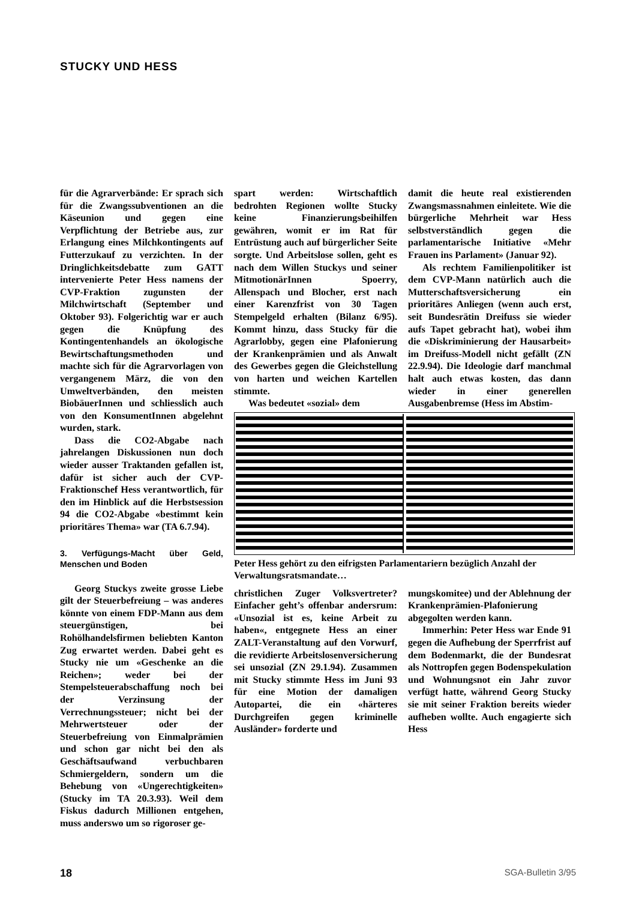STUCKY UND HESS
für die Agrarverbände: Er sprach sich für die Zwangssubventionen an die Käseunion und gegen eine Verpflichtung der Betriebe aus, zur Erlangung eines Milchkontingents auf Futterzukauf zu verzichten. In der Dringlichkeitsdebatte zum GATT intervenierte Peter Hess namens der CVP-Fraktion zugunsten der Milchwirtschaft (September und Oktober 93). Folgerichtig war er auch gegen die Knüpfung des Kontingentenhandels an ökologische Bewirtschaftungsmethoden und machte sich für die Agrarvorlagen von vergangenem März, die von den Umweltverbänden, den meisten BiobäuerInnen und schliesslich auch von den KonsumentInnen abgelehnt wurden, stark.
Dass die CO2-Abgabe nach jahrelangen Diskussionen nun doch wieder ausser Traktanden gefallen ist, dafür ist sicher auch der CVP-Fraktionschef Hess verantwortlich, für den im Hinblick auf die Herbstsession 94 die CO2-Abgabe «bestimmt kein prioritäres Thema» war (TA 6.7.94).
3. Verfügungs-Macht über Geld, Menschen und Boden
Georg Stuckys zweite grosse Liebe gilt der Steuerbefreiung – was anderes könnte von einem FDP-Mann aus dem steuergünstigen, bei Rohölhandelsfirmen beliebten Kanton Zug erwartet werden. Dabei geht es Stucky nie um «Geschenke an die Reichen»; weder bei der Stempelsteuerabschaffung noch bei der Verzinsung der Verrechnungssteuer; nicht bei der Mehrwertsteuer oder der Steuerbefreiung von Einmalprämien und schon gar nicht bei den als Geschäftsaufwand verbuchbaren Schmiergeldern, sondern um die Behebung von «Ungerechtigkeiten» (Stucky im TA 20.3.93). Weil dem Fiskus dadurch Millionen entgehen, muss anderswo um so rigoroser ge-
spart werden: Wirtschaftlich bedrohten Regionen wollte Stucky keine Finanzierungsbeihilfen gewähren, womit er im Rat für Entrüstung auch auf bürgerlicher Seite sorgte. Und Arbeitslose sollen, geht es nach dem Willen Stuckys und seiner MitmotionärInnen Spoerry, Allenspach und Blocher, erst nach einer Karenzfrist von 30 Tagen Stempelgeld erhalten (Bilanz 6/95). Kommt hinzu, dass Stucky für die Agrarlobby, gegen eine Plafonierung der Krankenprämien und als Anwalt des Gewerbes gegen die Gleichstellung von harten und weichen Kartellen stimmte.
Was bedeutet «sozial» dem
damit die heute real existierenden Zwangsmassnahmen einleitete. Wie die bürgerliche Mehrheit war Hess selbstverständlich gegen die parlamentarische Initiative «Mehr Frauen ins Parlament» (Januar 92).
Als rechtem Familienpolitiker ist dem CVP-Mann natürlich auch die Mutterschaftsversicherung ein prioritäres Anliegen (wenn auch erst, seit Bundesrätin Dreifuss sie wieder aufs Tapet gebracht hat), wobei ihm die «Diskriminierung der Hausarbeit» im Dreifuss-Modell nicht gefällt (ZN 22.9.94). Die Ideologie darf manchmal halt auch etwas kosten, das dann wieder in einer generellen Ausgabenbremse (Hess im Abstim-
Peter Hess gehört zu den eifrigsten Parlamentariern bezüglich Anzahl der Verwaltungsratsmandate…
christlichen Zuger Volksvertreter? Einfacher geht’s offenbar andersrum: «Unsozial ist es, keine Arbeit zu haben«, entgegnete Hess an einer ZALT-Veranstaltung auf den Vorwurf, die revidierte Arbeitslosenversicherung sei unsozial (ZN 29.1.94). Zusammen mit Stucky stimmte Hess im Juni 93 für eine Motion der damaligen Autopartei, die ein «härteres Durchgreifen gegen kriminelle Ausländer» forderte und
mungskomitee) und der Ablehnung der Krankenprämien-Plafonierung abgegolten werden kann.
Immerhin: Peter Hess war Ende 91 gegen die Aufhebung der Sperrfrist auf dem Bodenmarkt, die der Bundesrat als Nottropfen gegen Bodenspekulation und Wohnungsnot ein Jahr zuvor verfügt hatte, während Georg Stucky sie mit seiner Fraktion bereits wieder aufheben wollte. Auch engagierte sich Hess
18 SGA-Bulletin 3/95